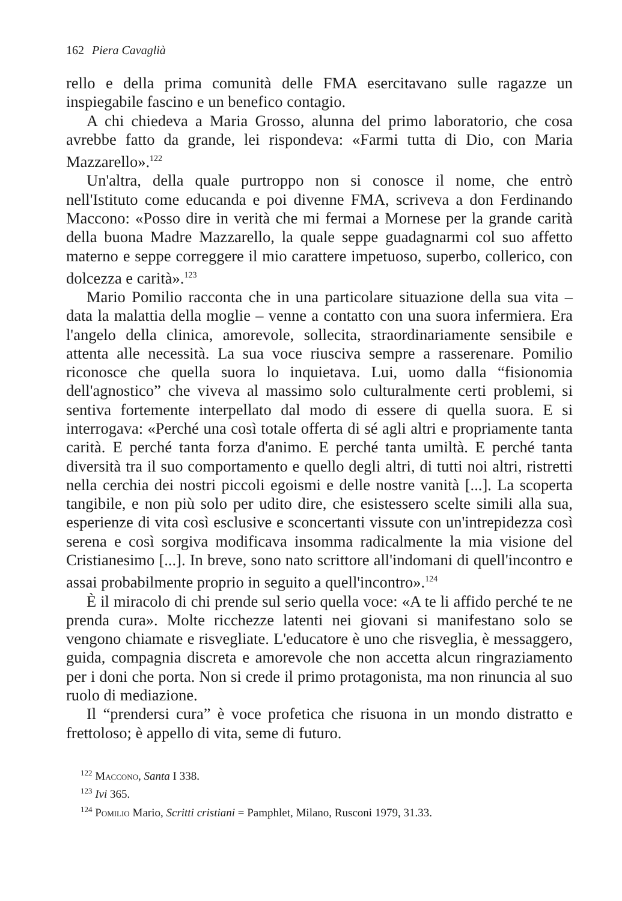162 Piera Cavaglià
rello e della prima comunità delle FMA esercitavano sulle ragazze un inspiegabile fascino e un benefico contagio.
A chi chiedeva a Maria Grosso, alunna del primo laboratorio, che cosa avrebbe fatto da grande, lei rispondeva: «Farmi tutta di Dio, con Maria Mazzarello».<sup>122</sup>
Un'altra, della quale purtroppo non si conosce il nome, che entrò nell'Istituto come educanda e poi divenne FMA, scriveva a don Ferdinando Maccono: «Posso dire in verità che mi fermai a Mornese per la grande carità della buona Madre Mazzarello, la quale seppe guadagnarmi col suo affetto materno e seppe correggere il mio carattere impetuoso, superbo, collerico, con dolcezza e carità».<sup>123</sup>
Mario Pomilio racconta che in una particolare situazione della sua vita – data la malattia della moglie – venne a contatto con una suora infermiera. Era l'angelo della clinica, amorevole, sollecita, straordinariamente sensibile e attenta alle necessità. La sua voce riusciva sempre a rasserenare. Pomilio riconosce che quella suora lo inquietava. Lui, uomo dalla “fisionomia dell'agnostico” che viveva al massimo solo culturalmente certi problemi, si sentiva fortemente interpellato dal modo di essere di quella suora. E si interrogava: «Perché una così totale offerta di sé agli altri e propriamente tanta carità. E perché tanta forza d'animo. E perché tanta umiltà. E perché tanta diversità tra il suo comportamento e quello degli altri, di tutti noi altri, ristretti nella cerchia dei nostri piccoli egoismi e delle nostre vanità [...]. La scoperta tangibile, e non più solo per udito dire, che esistessero scelte simili alla sua, esperienze di vita così esclusive e sconcertanti vissute con un'intrepidezza così serena e così sorgiva modificava insomma radicalmente la mia visione del Cristianesimo [...]. In breve, sono nato scrittore all'indomani di quell'incontro e assai probabilmente proprio in seguito a quell'incontro».<sup>124</sup>
È il miracolo di chi prende sul serio quella voce: «A te li affido perché te ne prenda cura». Molte ricchezze latenti nei giovani si manifestano solo se vengono chiamate e risvegliate. L'educatore è uno che risveglia, è messaggero, guida, compagnia discreta e amorevole che non accetta alcun ringraziamento per i doni che porta. Non si crede il primo protagonista, ma non rinuncia al suo ruolo di mediazione.
Il “prendersi cura” è voce profetica che risuona in un mondo distratto e frettoloso; è appello di vita, seme di futuro.
<sup>122</sup> Maccono, Santa I 338.
<sup>123</sup> Ivi 365.
<sup>124</sup> Pomilio Mario, Scritti cristiani = Pamphlet, Milano, Rusconi 1979, 31.33.